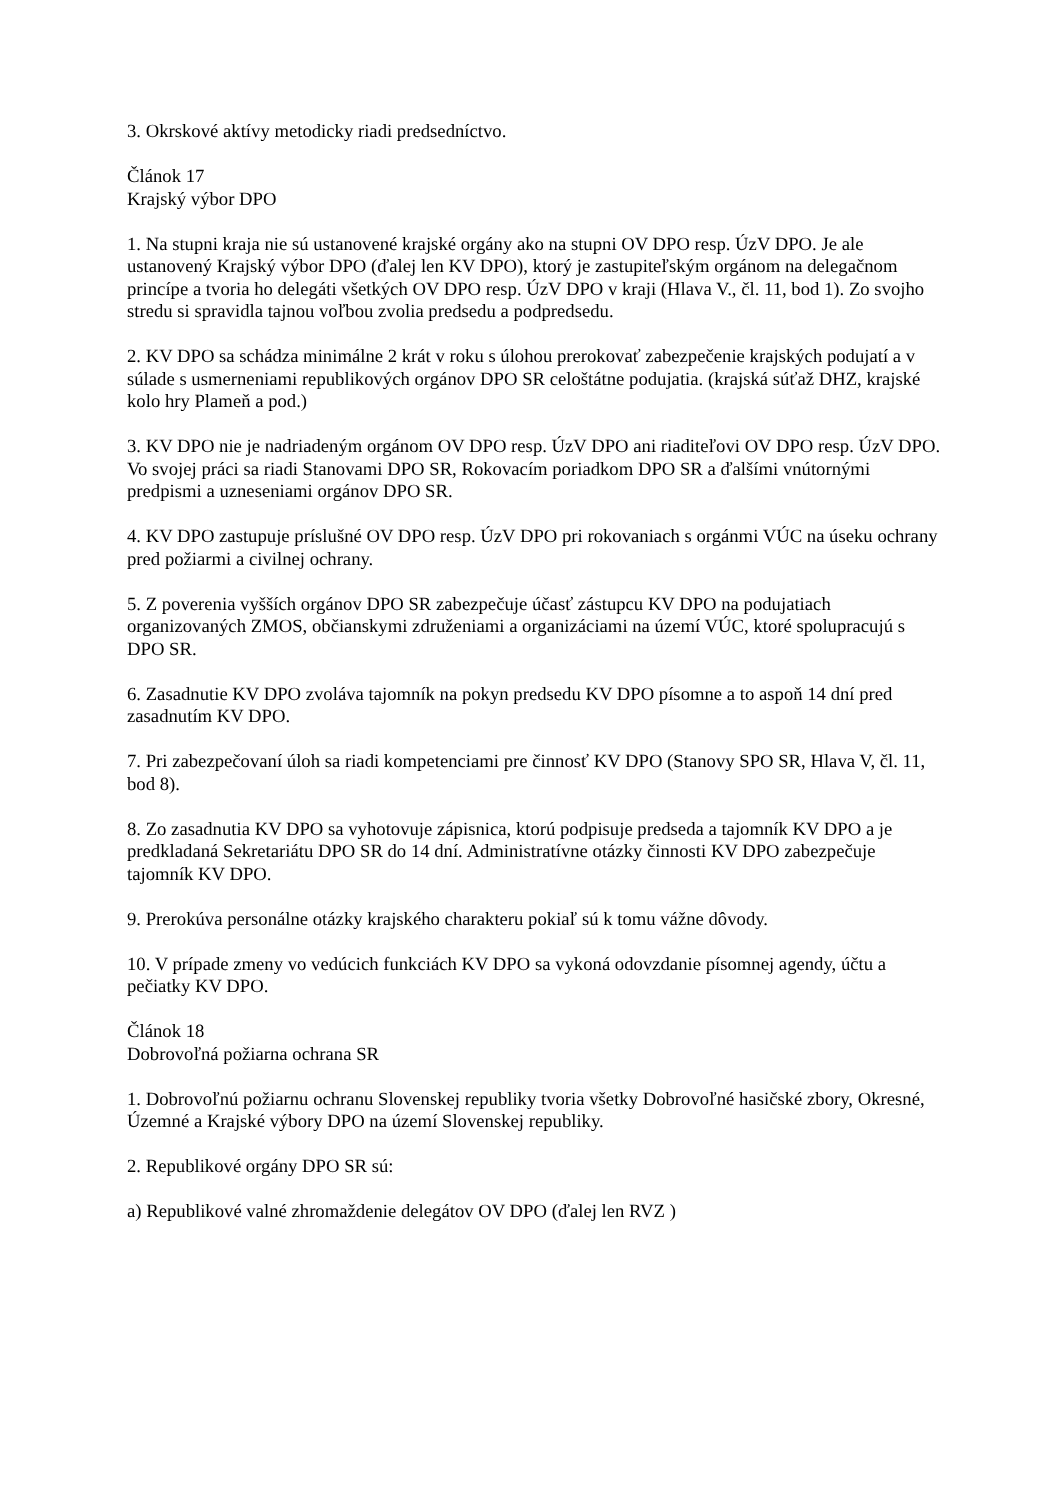3. Okrskové aktívy metodicky riadi predsedníctvo.
Článok 17
Krajský výbor DPO
1. Na stupni kraja nie sú ustanovené krajské orgány ako na stupni OV DPO resp. ÚzV DPO. Je ale ustanovený Krajský výbor DPO (ďalej len KV DPO), ktorý je zastupiteľským orgánom na delegačnom princípe a tvoria ho delegáti všetkých OV DPO resp. ÚzV DPO v kraji (Hlava V., čl. 11, bod 1). Zo svojho stredu si spravidla tajnou voľbou zvolia predsedu a podpredsedu.
2. KV DPO sa schádza minimálne 2 krát v roku s úlohou prerokovať zabezpečenie krajských podujatí a v súlade s usmerneniami republikových orgánov DPO SR celoštátne podujatia. (krajská súťaž DHZ, krajské kolo hry Plameň a pod.)
3. KV DPO nie je nadriadeným orgánom OV DPO resp. ÚzV DPO ani riaditeľovi OV DPO resp. ÚzV DPO. Vo svojej práci sa riadi Stanovami DPO SR, Rokovacím poriadkom DPO SR a ďalšími vnútornými predpismi a uzneseniami orgánov DPO SR.
4. KV DPO zastupuje príslušné OV DPO resp. ÚzV DPO pri rokovaniach s orgánmi VÚC na úseku ochrany pred požiarmi a civilnej ochrany.
5. Z poverenia vyšších orgánov DPO SR zabezpečuje účasť zástupcu KV DPO na podujatiach organizovaných ZMOS, občianskymi združeniami a organizáciami na území VÚC, ktoré spolupracujú s DPO SR.
6. Zasadnutie KV DPO zvoláva tajomník na pokyn predsedu KV DPO písomne a to aspoň 14 dní pred zasadnutím KV DPO.
7. Pri zabezpečovaní úloh sa riadi kompetenciami pre činnosť KV DPO (Stanovy SPO SR, Hlava V, čl. 11, bod 8).
8. Zo zasadnutia KV DPO sa vyhotovuje zápisnica, ktorú podpisuje predseda a tajomník KV DPO a je predkladaná Sekretariátu DPO SR do 14 dní. Administratívne otázky činnosti KV DPO zabezpečuje tajomník KV DPO.
9. Prerokúva personálne otázky krajského charakteru pokiaľ sú k tomu vážne dôvody.
10. V prípade zmeny vo vedúcich funkciách KV DPO sa vykoná odovzdanie písomnej agendy, účtu a pečiatky KV DPO.
Článok 18
Dobrovoľná požiarna ochrana SR
1. Dobrovoľnú požiarnu ochranu Slovenskej republiky tvoria všetky Dobrovoľné hasičské zbory, Okresné, Územné a Krajské výbory DPO na území Slovenskej republiky.
2. Republikové orgány DPO SR sú:
a) Republikové valné zhromaždenie delegátov OV DPO (ďalej len RVZ )